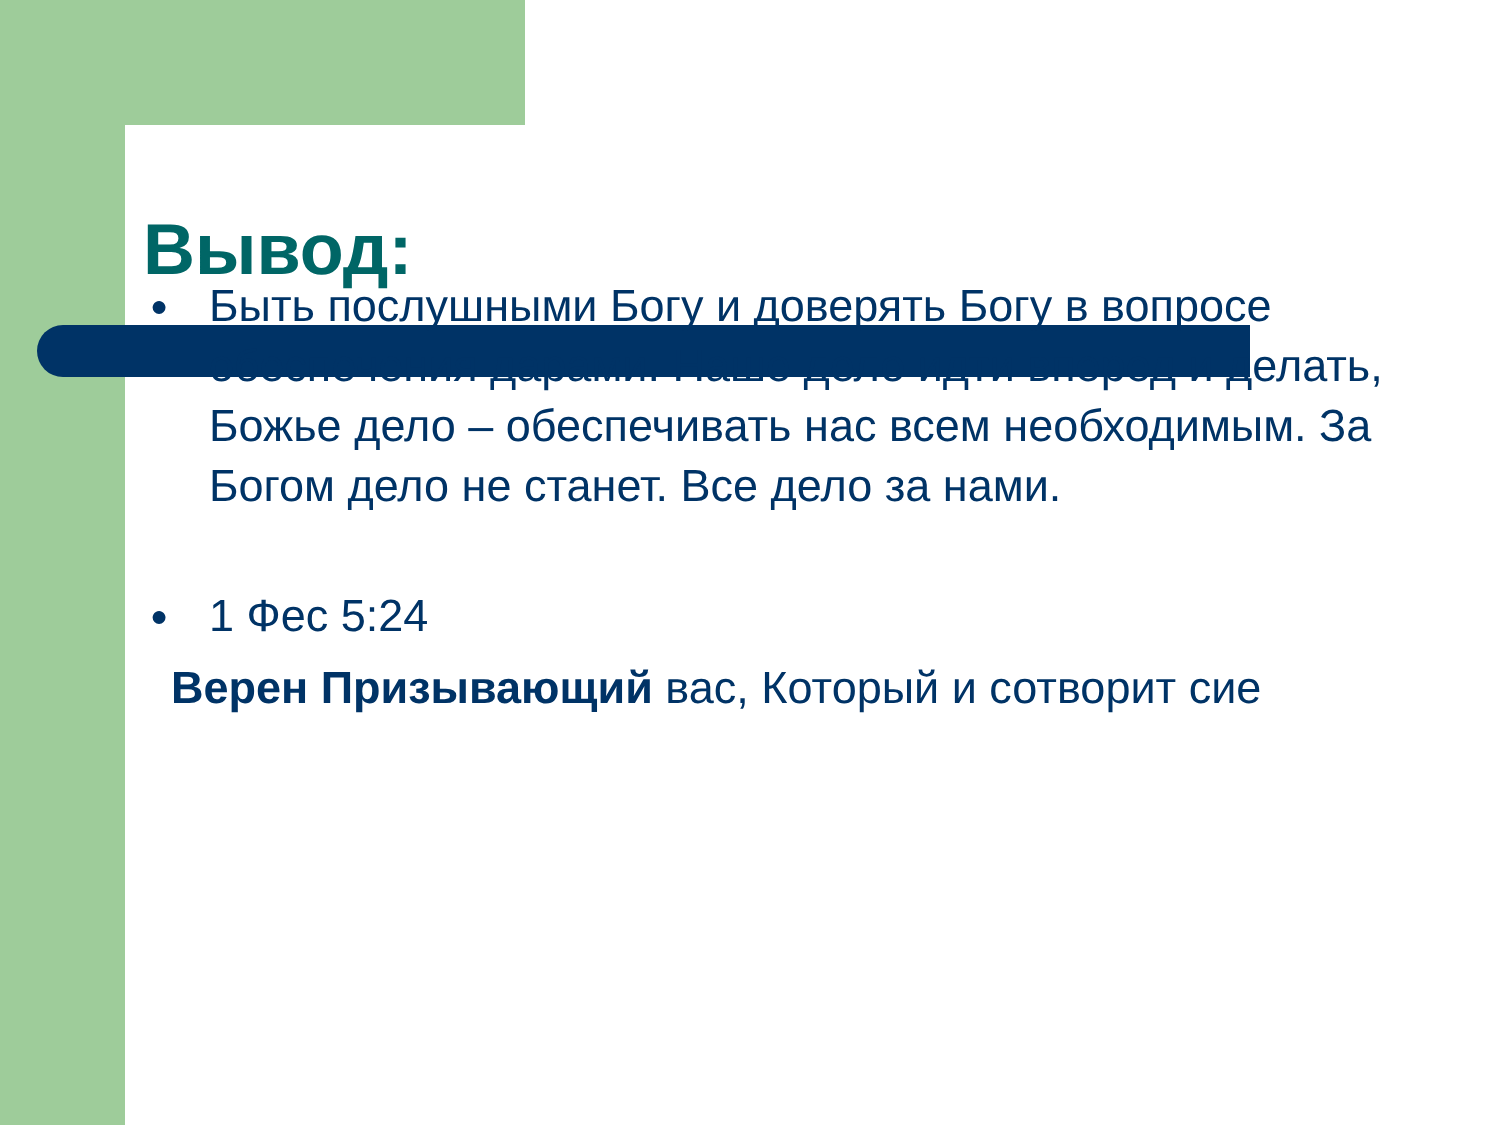Вывод:
● Быть послушными Богу и доверять Богу в вопросе обеспечения дарами. Наше дело идти вперед и делать, Божье дело – обеспечивать нас всем необходимым. За Богом дело не станет. Все дело за нами.
● 1 Фес 5:24
Верен Призывающий вас, Который и сотворит сие